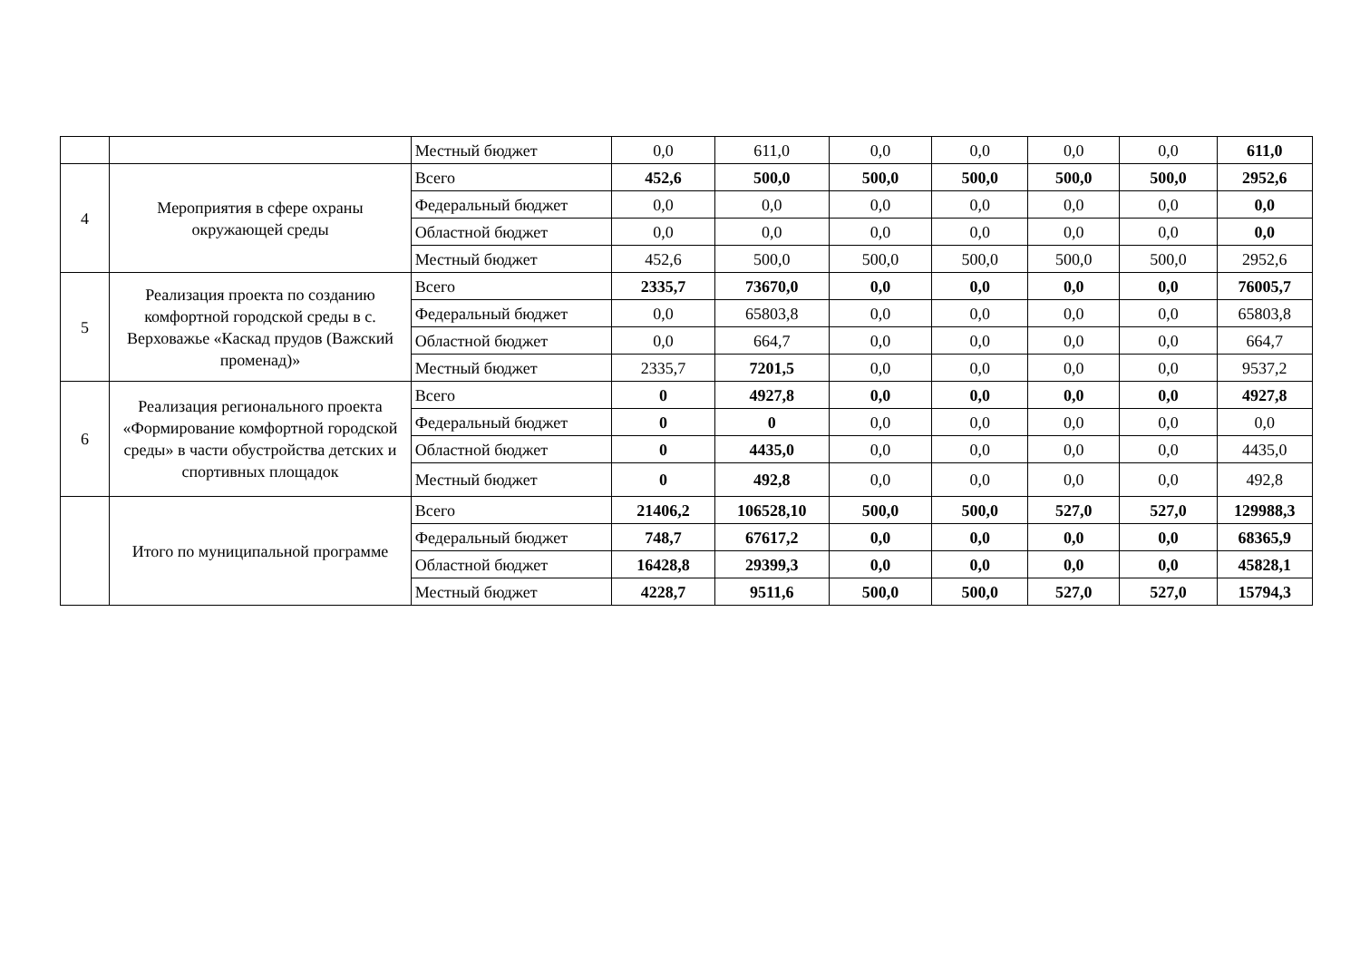| | | Местный бюджет | 0,0 | 611,0 | 0,0 | 0,0 | 0,0 | 0,0 | 611,0 |
| 4 | Мероприятия в сфере охраны окружающей среды | Всего | 452,6 | 500,0 | 500,0 | 500,0 | 500,0 | 500,0 | 2952,6 |
| | | Федеральный бюджет | 0,0 | 0,0 | 0,0 | 0,0 | 0,0 | 0,0 | 0,0 |
| | | Областной бюджет | 0,0 | 0,0 | 0,0 | 0,0 | 0,0 | 0,0 | 0,0 |
| | | Местный бюджет | 452,6 | 500,0 | 500,0 | 500,0 | 500,0 | 500,0 | 2952,6 |
| 5 | Реализация проекта по созданию комфортной городской среды в с. Верховажье «Каскад прудов (Важский променад)» | Всего | 2335,7 | 73670,0 | 0,0 | 0,0 | 0,0 | 0,0 | 76005,7 |
| | | Федеральный бюджет | 0,0 | 65803,8 | 0,0 | 0,0 | 0,0 | 0,0 | 65803,8 |
| | | Областной бюджет | 0,0 | 664,7 | 0,0 | 0,0 | 0,0 | 0,0 | 664,7 |
| | | Местный бюджет | 2335,7 | 7201,5 | 0,0 | 0,0 | 0,0 | 0,0 | 9537,2 |
| 6 | Реализация регионального проекта «Формирование комфортной городской среды» в части обустройства детских и спортивных площадок | Всего | 0 | 4927,8 | 0,0 | 0,0 | 0,0 | 0,0 | 4927,8 |
| | | Федеральный бюджет | 0 | 0 | 0,0 | 0,0 | 0,0 | 0,0 | 0,0 |
| | | Областной бюджет | 0 | 4435,0 | 0,0 | 0,0 | 0,0 | 0,0 | 4435,0 |
| | | Местный бюджет | 0 | 492,8 | 0,0 | 0,0 | 0,0 | 0,0 | 492,8 |
| | Итого по муниципальной программе | Всего | 21406,2 | 106528,10 | 500,0 | 500,0 | 527,0 | 527,0 | 129988,3 |
| | | Федеральный бюджет | 748,7 | 67617,2 | 0,0 | 0,0 | 0,0 | 0,0 | 68365,9 |
| | | Областной бюджет | 16428,8 | 29399,3 | 0,0 | 0,0 | 0,0 | 0,0 | 45828,1 |
| | | Местный бюджет | 4228,7 | 9511,6 | 500,0 | 500,0 | 527,0 | 527,0 | 15794,3 |